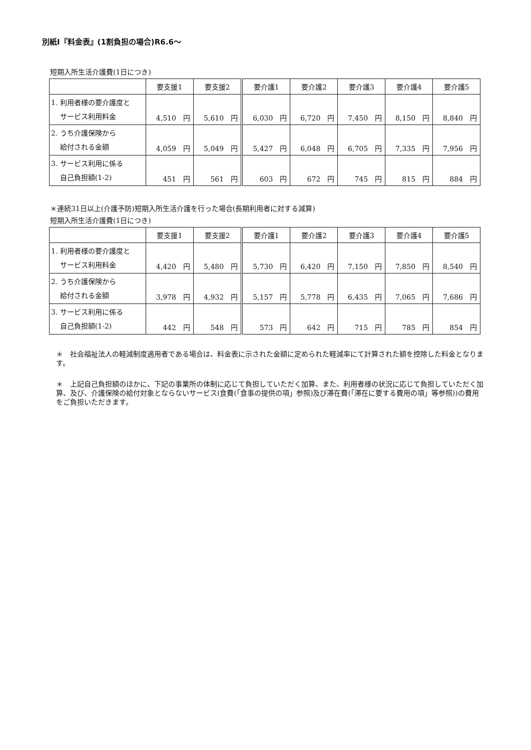別紙Ⅰ『料金表』(1割負担の場合)R6.6～
短期入所生活介護費(1日につき)
| | 要支援1 | 要支援2 | 要介護1 | 要介護2 | 要介護3 | 要介護4 | 要介護5 |
| --- | --- | --- | --- | --- | --- | --- | --- |
| 1. 利用者様の要介護度と サービス利用料金 | 4,510 円 | 5,610 円 | 6,030 円 | 6,720 円 | 7,450 円 | 8,150 円 | 8,840 円 |
| 2. うち介護保険から 給付される金額 | 4,059 円 | 5,049 円 | 5,427 円 | 6,048 円 | 6,705 円 | 7,335 円 | 7,956 円 |
| 3. サービス利用に係る 自己負担額(1-2) | 451 円 | 561 円 | 603 円 | 672 円 | 745 円 | 815 円 | 884 円 |
＊連続31日以上(介護予防)短期入所生活介護を行った場合(長期利用者に対する減算)
短期入所生活介護費(1日につき)
| | 要支援1 | 要支援2 | 要介護1 | 要介護2 | 要介護3 | 要介護4 | 要介護5 |
| --- | --- | --- | --- | --- | --- | --- | --- |
| 1. 利用者様の要介護度と サービス利用料金 | 4,420 円 | 5,480 円 | 5,730 円 | 6,420 円 | 7,150 円 | 7,850 円 | 8,540 円 |
| 2. うち介護保険から 給付される金額 | 3,978 円 | 4,932 円 | 5,157 円 | 5,778 円 | 6,435 円 | 7,065 円 | 7,686 円 |
| 3. サービス利用に係る 自己負担額(1-2) | 442 円 | 548 円 | 573 円 | 642 円 | 715 円 | 785 円 | 854 円 |
＊　社会福祉法人の軽減制度適用者である場合は、料金表に示された金額に定められた軽減率にて計算された額を控除した料金となります。
＊　上記自己負担額のほかに、下記の事業所の体制に応じて負担していただく加算、また、利用者様の状況に応じて負担していただく加算、及び、介護保険の給付対象とならないサービス(食費(「食事の提供の項」参照)及び滞在費(「滞在に要する費用の項」等参照))の費用をご負担いただきます。